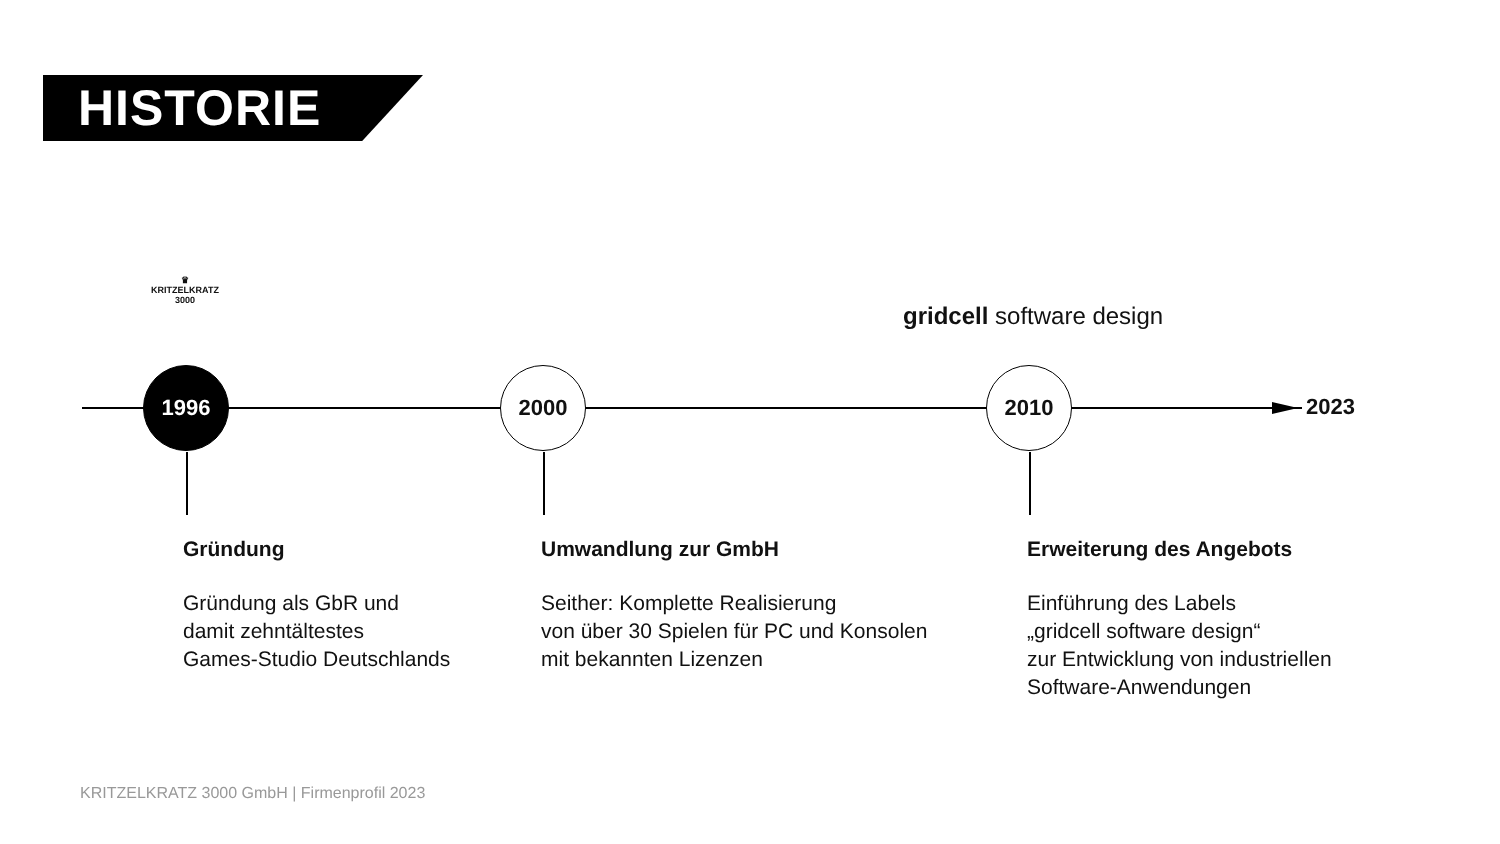HISTORIE
♛
KRITZELKRATZ
3000
gridcell software design
1996 2000 2010
2023
Gründung
Gründung als GbR und
damit zehntältestes
Games-Studio Deutschlands
Umwandlung zur GmbH
Seither: Komplette Realisierung
von über 30 Spielen für PC und Konsolen
mit bekannten Lizenzen
Erweiterung des Angebots
Einführung des Labels
„gridcell software design“
zur Entwicklung von industriellen
Software-Anwendungen
KRITZELKRATZ 3000 GmbH | Firmenprofil 2023